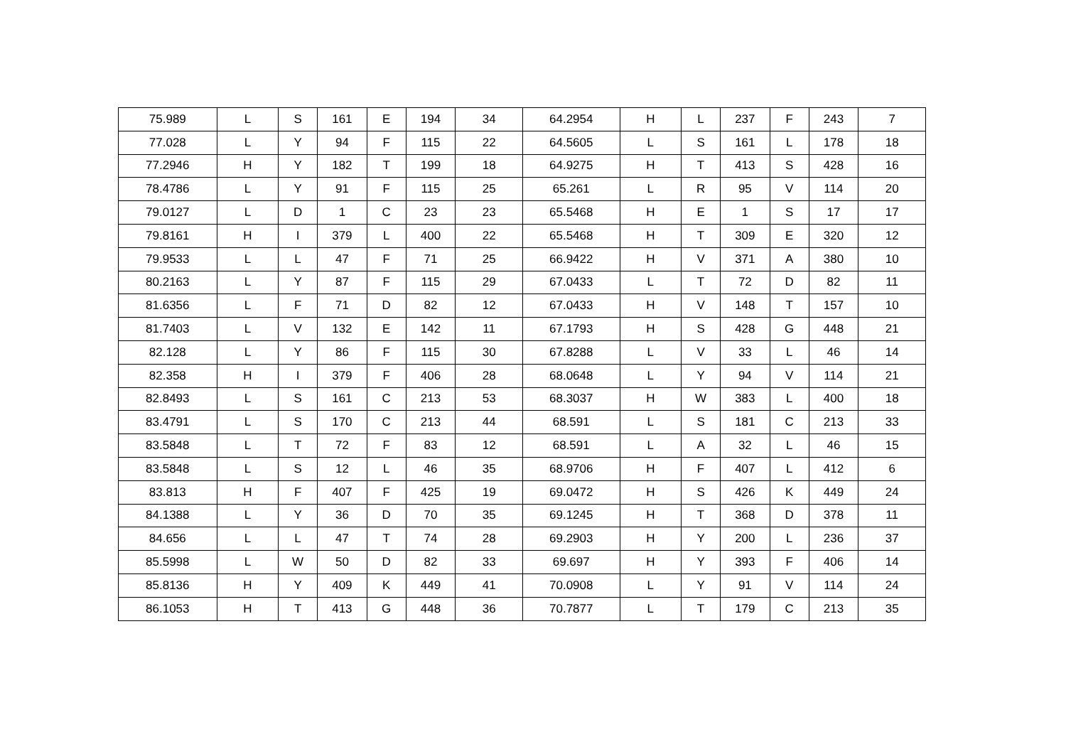| 75.989 | L | S | 161 | E | 194 | 34 | 64.2954 | H | L | 237 | F | 243 | 7 |
| 77.028 | L | Y | 94 | F | 115 | 22 | 64.5605 | L | S | 161 | L | 178 | 18 |
| 77.2946 | H | Y | 182 | T | 199 | 18 | 64.9275 | H | T | 413 | S | 428 | 16 |
| 78.4786 | L | Y | 91 | F | 115 | 25 | 65.261 | L | R | 95 | V | 114 | 20 |
| 79.0127 | L | D | 1 | C | 23 | 23 | 65.5468 | H | E | 1 | S | 17 | 17 |
| 79.8161 | H | I | 379 | L | 400 | 22 | 65.5468 | H | T | 309 | E | 320 | 12 |
| 79.9533 | L | L | 47 | F | 71 | 25 | 66.9422 | H | V | 371 | A | 380 | 10 |
| 80.2163 | L | Y | 87 | F | 115 | 29 | 67.0433 | L | T | 72 | D | 82 | 11 |
| 81.6356 | L | F | 71 | D | 82 | 12 | 67.0433 | H | V | 148 | T | 157 | 10 |
| 81.7403 | L | V | 132 | E | 142 | 11 | 67.1793 | H | S | 428 | G | 448 | 21 |
| 82.128 | L | Y | 86 | F | 115 | 30 | 67.8288 | L | V | 33 | L | 46 | 14 |
| 82.358 | H | I | 379 | F | 406 | 28 | 68.0648 | L | Y | 94 | V | 114 | 21 |
| 82.8493 | L | S | 161 | C | 213 | 53 | 68.3037 | H | W | 383 | L | 400 | 18 |
| 83.4791 | L | S | 170 | C | 213 | 44 | 68.591 | L | S | 181 | C | 213 | 33 |
| 83.5848 | L | T | 72 | F | 83 | 12 | 68.591 | L | A | 32 | L | 46 | 15 |
| 83.5848 | L | S | 12 | L | 46 | 35 | 68.9706 | H | F | 407 | L | 412 | 6 |
| 83.813 | H | F | 407 | F | 425 | 19 | 69.0472 | H | S | 426 | K | 449 | 24 |
| 84.1388 | L | Y | 36 | D | 70 | 35 | 69.1245 | H | T | 368 | D | 378 | 11 |
| 84.656 | L | L | 47 | T | 74 | 28 | 69.2903 | H | Y | 200 | L | 236 | 37 |
| 85.5998 | L | W | 50 | D | 82 | 33 | 69.697 | H | Y | 393 | F | 406 | 14 |
| 85.8136 | H | Y | 409 | K | 449 | 41 | 70.0908 | L | Y | 91 | V | 114 | 24 |
| 86.1053 | H | T | 413 | G | 448 | 36 | 70.7877 | L | T | 179 | C | 213 | 35 |